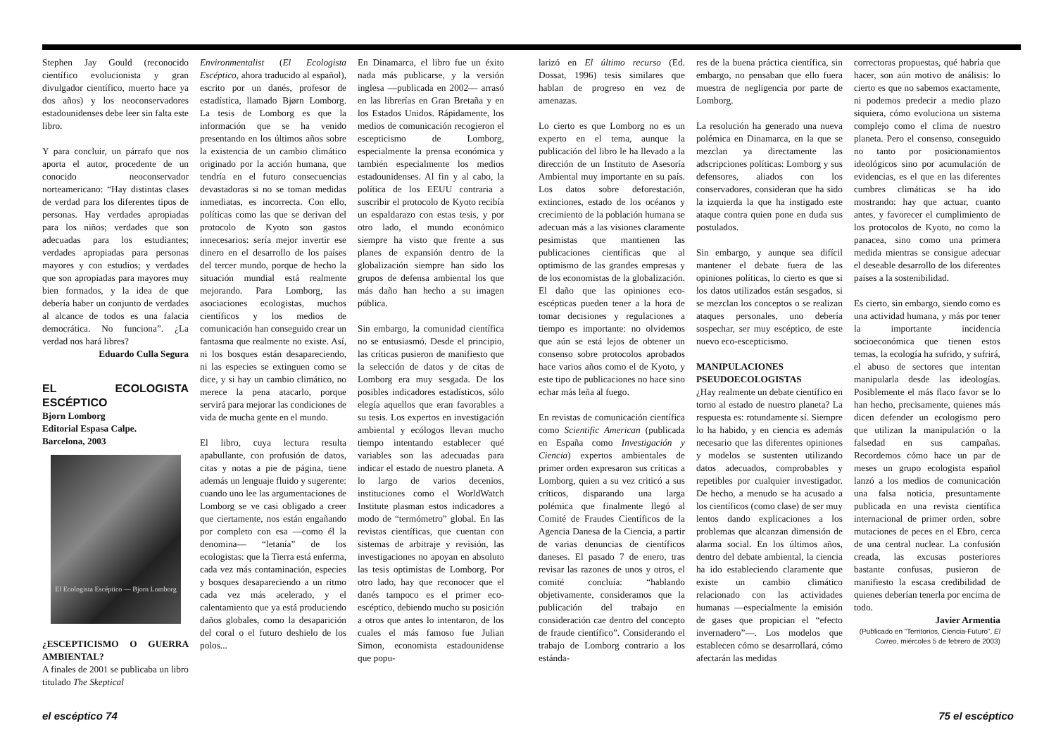Stephen Jay Gould (reconocido científico evolucionista y gran divulgador científico, muerto hace ya dos años) y los neoconservadores estadounidenses debe leer sin falta este libro.
Y para concluir, un párrafo que nos aporta el autor, procedente de un conocido neoconservador norteamericano: “Hay distintas clases de verdad para los diferentes tipos de personas. Hay verdades apropiadas para los niños; verdades que son adecuadas para los estudiantes; verdades apropiadas para personas mayores y con estudios; y verdades que son apropiadas para mayores muy bien formados, y la idea de que debería haber un conjunto de verdades al alcance de todos es una falacia democrática. No funciona”. ¿La verdad nos hará libres?
Eduardo Culla Segura
EL ECOLOGISTA ESCÉPTICO
Bjorn Lomborg
Editorial Espasa Calpe.
Barcelona, 2003
El Ecologista Escéptico — Bjorn Lomborg
¿ESCEPTICISMO O GUERRA AMBIENTAL?
A finales de 2001 se publicaba un libro titulado The Skeptical
Environmentalist (El Ecologista Escéptico, ahora traducido al español), escrito por un danés, profesor de estadística, llamado Bjørn Lomborg. La tesis de Lomborg es que la información que se ha venido presentando en los últimos años sobre la existencia de un cambio climático originado por la acción humana, que tendría en el futuro consecuencias devastadoras si no se toman medidas inmediatas, es incorrecta. Con ello, políticas como las que se derivan del protocolo de Kyoto son gastos innecesarios: sería mejor invertir ese dinero en el desarrollo de los países del tercer mundo, porque de hecho la situación mundial está realmente mejorando. Para Lomborg, las asociaciones ecologistas, muchos científicos y los medios de comunicación han conseguido crear un fantasma que realmente no existe. Así, ni los bosques están desapareciendo, ni las especies se extinguen como se dice, y si hay un cambio climático, no merece la pena atacarlo, porque servirá para mejorar las condiciones de vida de mucha gente en el mundo.
El libro, cuya lectura resulta apabullante, con profusión de datos, citas y notas a pie de página, tiene además un lenguaje fluido y sugerente: cuando uno lee las argumentaciones de Lomborg se ve casi obligado a creer que ciertamente, nos están engañando por completo con esa —como él la denomina— “letanía” de los ecologistas: que la Tierra está enferma, cada vez más contaminación, especies y bosques desapareciendo a un ritmo cada vez más acelerado, y el calentamiento que ya está produciendo daños globales, como la desaparición del coral o el futuro deshielo de los polos...
En Dinamarca, el libro fue un éxito nada más publicarse, y la versión inglesa —publicada en 2002— arrasó en las librerías en Gran Bretaña y en los Estados Unidos. Rápidamente, los medios de comunicación recogieron el escepticismo de Lomborg, especialmente la prensa económica y también especialmente los medios estadounidenses. Al fin y al cabo, la política de los EEUU contraria a suscribir el protocolo de Kyoto recibía un espaldarazo con estas tesis, y por otro lado, el mundo económico siempre ha visto que frente a sus planes de expansión dentro de la globalización siempre han sido los grupos de defensa ambiental los que más daño han hecho a su imagen pública.
Sin embargo, la comunidad científica no se entusiasmó. Desde el principio, las críticas pusieron de manifiesto que la selección de datos y de citas de Lomborg era muy sesgada. De los posibles indicadores estadísticos, sólo elegía aquellos que eran favorables a su tesis. Los expertos en investigación ambiental y ecólogos llevan mucho tiempo intentando establecer qué variables son las adecuadas para indicar el estado de nuestro planeta. A lo largo de varios decenios, instituciones como el WorldWatch Institute plasman estos indicadores a modo de “termómetro” global. En las revistas científicas, que cuentan con sistemas de arbitraje y revisión, las investigaciones no apoyan en absoluto las tesis optimistas de Lomborg. Por otro lado, hay que reconocer que el danés tampoco es el primer eco-escéptico, debiendo mucho su posición a otros que antes lo intentaron, de los cuales el más famoso fue Julian Simon, economista estadounidense que popu-
larizó en El último recurso (Ed. Dossat, 1996) tesis similares que hablan de progreso en vez de amenazas.
Lo cierto es que Lomborg no es un experto en el tema, aunque la publicación del libro le ha llevado a la dirección de un Instituto de Asesoría Ambiental muy importante en su país. Los datos sobre deforestación, extinciones, estado de los océanos y crecimiento de la población humana se adecuan más a las visiones claramente pesimistas que mantienen las publicaciones científicas que al optimismo de las grandes empresas y de los economistas de la globalización. El daño que las opiniones eco-escépticas pueden tener a la hora de tomar decisiones y regulaciones a tiempo es importante: no olvidemos que aún se está lejos de obtener un consenso sobre protocolos aprobados hace varios años como el de Kyoto, y este tipo de publicaciones no hace sino echar más leña al fuego.
En revistas de comunicación científica como Scientific American (publicada en España como Investigación y Ciencia) expertos ambientales de primer orden expresaron sus críticas a Lomborg, quien a su vez criticó a sus críticos, disparando una larga polémica que finalmente llegó al Comité de Fraudes Científicos de la Agencia Danesa de la Ciencia, a partir de varias denuncias de científicos daneses. El pasado 7 de enero, tras revisar las razones de unos y otros, el comité concluía: “hablando objetivamente, consideramos que la publicación del trabajo en consideración cae dentro del concepto de fraude científico”. Considerando el trabajo de Lomborg contrario a los estánda-
res de la buena práctica científica, sin embargo, no pensaban que ello fuera muestra de negligencia por parte de Lomborg.
La resolución ha generado una nueva polémica en Dinamarca, en la que se mezclan ya directamente las adscripciones políticas: Lomborg y sus defensores, aliados con los conservadores, consideran que ha sido la izquierda la que ha instigado este ataque contra quien pone en duda sus postulados.
Sin embargo, y aunque sea difícil mantener el debate fuera de las opiniones políticas, lo cierto es que si los datos utilizados están sesgados, si se mezclan los conceptos o se realizan ataques personales, uno debería sospechar, ser muy escéptico, de este nuevo eco-escepticismo.
MANIPULACIONES PSEUDOECOLOGISTAS
¿Hay realmente un debate científico en torno al estado de nuestro planeta? La respuesta es: rotundamente sí. Siempre lo ha habido, y en ciencia es además necesario que las diferentes opiniones y modelos se sustenten utilizando datos adecuados, comprobables y repetibles por cualquier investigador. De hecho, a menudo se ha acusado a los científicos (como clase) de ser muy lentos dando explicaciones a los problemas que alcanzan dimensión de alarma social. En los últimos años, dentro del debate ambiental, la ciencia ha ido estableciendo claramente que existe un cambio climático relacionado con las actividades humanas —especialmente la emisión de gases que propician el “efecto invernadero”—. Los modelos que establecen cómo se desarrollará, cómo afectarán las medidas
correctoras propuestas, qué habría que hacer, son aún motivo de análisis: lo cierto es que no sabemos exactamente, ni podemos predecir a medio plazo siquiera, cómo evoluciona un sistema complejo como el clima de nuestro planeta. Pero el consenso, conseguido no tanto por posicionamientos ideológicos sino por acumulación de evidencias, es el que en las diferentes cumbres climáticas se ha ido mostrando: hay que actuar, cuanto antes, y favorecer el cumplimiento de los protocolos de Kyoto, no como la panacea, sino como una primera medida mientras se consigue adecuar el deseable desarrollo de los diferentes países a la sostenibilidad.
Es cierto, sin embargo, siendo como es una actividad humana, y más por tener la importante incidencia socioeconómica que tienen estos temas, la ecología ha sufrido, y sufrirá, el abuso de sectores que intentan manipularla desde las ideologías. Posiblemente el más flaco favor se lo han hecho, precisamente, quienes más dicen defender un ecologismo pero que utilizan la manipulación o la falsedad en sus campañas. Recordemos cómo hace un par de meses un grupo ecologista español lanzó a los medios de comunicación una falsa noticia, presuntamente publicada en una revista científica internacional de primer orden, sobre mutaciones de peces en el Ebro, cerca de una central nuclear. La confusión creada, las excusas posteriores bastante confusas, pusieron de manifiesto la escasa credibilidad de quienes deberían tenerla por encima de todo.
Javier Armentia
(Publicado en “Territorios, Ciencia-Futuro”, El Correo, miércoles 5 de febrero de 2003)
el escéptico 74 75 el escéptico